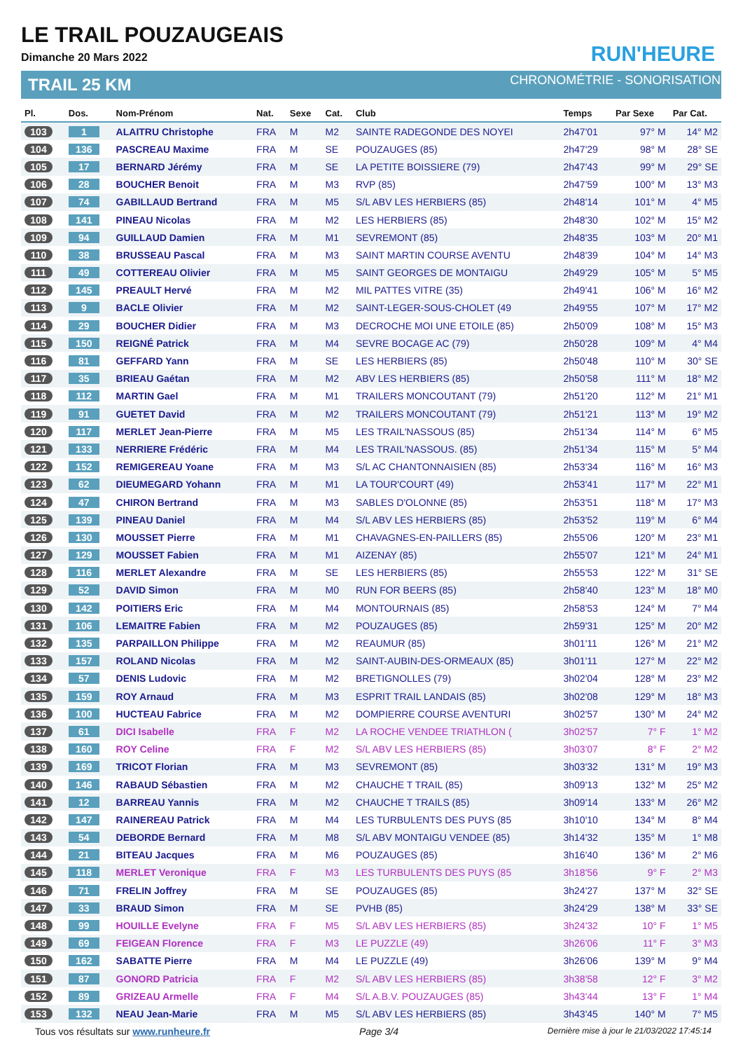LE TRAIL POUZAUGEAIS
Dimanche 20 Mars 2022
TRAIL 25 KM
RUN'HEURE
CHRONOMÉTRIE - SONORISATION
| Pl. | Dos. | Nom-Prénom | Nat. | Sexe | Cat. | Club | Temps | Par Sexe | Par Cat. |
| --- | --- | --- | --- | --- | --- | --- | --- | --- | --- |
| 103 | 1 | ALAITRU Christophe | FRA | M | M2 | SAINTE RADEGONDE DES NOYEI | 2h47'01 | 97° M | 14° M2 |
| 104 | 136 | PASCREAU Maxime | FRA | M | SE | POUZAUGES (85) | 2h47'29 | 98° M | 28° SE |
| 105 | 17 | BERNARD Jérémy | FRA | M | SE | LA PETITE BOISSIERE (79) | 2h47'43 | 99° M | 29° SE |
| 106 | 28 | BOUCHER Benoit | FRA | M | M3 | RVP (85) | 2h47'59 | 100° M | 13° M3 |
| 107 | 74 | GABILLAUD Bertrand | FRA | M | M5 | S/L ABV LES HERBIERS (85) | 2h48'14 | 101° M | 4° M5 |
| 108 | 141 | PINEAU Nicolas | FRA | M | M2 | LES HERBIERS (85) | 2h48'30 | 102° M | 15° M2 |
| 109 | 94 | GUILLAUD Damien | FRA | M | M1 | SEVREMONT (85) | 2h48'35 | 103° M | 20° M1 |
| 110 | 38 | BRUSSEAU Pascal | FRA | M | M3 | SAINT MARTIN COURSE AVENTU | 2h48'39 | 104° M | 14° M3 |
| 111 | 49 | COTTEREAU Olivier | FRA | M | M5 | SAINT GEORGES DE MONTAIGU | 2h49'29 | 105° M | 5° M5 |
| 112 | 145 | PREAULT Hervé | FRA | M | M2 | MIL PATTES VITRE (35) | 2h49'41 | 106° M | 16° M2 |
| 113 | 9 | BACLE Olivier | FRA | M | M2 | SAINT-LEGER-SOUS-CHOLET (49 | 2h49'55 | 107° M | 17° M2 |
| 114 | 29 | BOUCHER Didier | FRA | M | M3 | DECROCHE MOI UNE ETOILE (85) | 2h50'09 | 108° M | 15° M3 |
| 115 | 150 | REIGNÉ Patrick | FRA | M | M4 | SEVRE BOCAGE AC (79) | 2h50'28 | 109° M | 4° M4 |
| 116 | 81 | GEFFARD Yann | FRA | M | SE | LES HERBIERS (85) | 2h50'48 | 110° M | 30° SE |
| 117 | 35 | BRIEAU Gaétan | FRA | M | M2 | ABV LES HERBIERS (85) | 2h50'58 | 111° M | 18° M2 |
| 118 | 112 | MARTIN Gael | FRA | M | M1 | TRAILERS MONCOUTANT (79) | 2h51'20 | 112° M | 21° M1 |
| 119 | 91 | GUETET David | FRA | M | M2 | TRAILERS MONCOUTANT (79) | 2h51'21 | 113° M | 19° M2 |
| 120 | 117 | MERLET Jean-Pierre | FRA | M | M5 | LES TRAIL'NASSOUS (85) | 2h51'34 | 114° M | 6° M5 |
| 121 | 133 | NERRIERE Frédéric | FRA | M | M4 | LES TRAIL'NASSOUS. (85) | 2h51'34 | 115° M | 5° M4 |
| 122 | 152 | REMIGEREAU Yoane | FRA | M | M3 | S/L AC CHANTONNAISIEN (85) | 2h53'34 | 116° M | 16° M3 |
| 123 | 62 | DIEUMEGARD Yohann | FRA | M | M1 | LA TOUR'COURT (49) | 2h53'41 | 117° M | 22° M1 |
| 124 | 47 | CHIRON Bertrand | FRA | M | M3 | SABLES D'OLONNE (85) | 2h53'51 | 118° M | 17° M3 |
| 125 | 139 | PINEAU Daniel | FRA | M | M4 | S/L ABV LES HERBIERS (85) | 2h53'52 | 119° M | 6° M4 |
| 126 | 130 | MOUSSET Pierre | FRA | M | M1 | CHAVAGNES-EN-PAILLERS (85) | 2h55'06 | 120° M | 23° M1 |
| 127 | 129 | MOUSSET Fabien | FRA | M | M1 | AIZENAY (85) | 2h55'07 | 121° M | 24° M1 |
| 128 | 116 | MERLET Alexandre | FRA | M | SE | LES HERBIERS (85) | 2h55'53 | 122° M | 31° SE |
| 129 | 52 | DAVID Simon | FRA | M | M0 | RUN FOR BEERS (85) | 2h58'40 | 123° M | 18° M0 |
| 130 | 142 | POITIERS Eric | FRA | M | M4 | MONTOURNAIS (85) | 2h58'53 | 124° M | 7° M4 |
| 131 | 106 | LEMAITRE Fabien | FRA | M | M2 | POUZAUGES (85) | 2h59'31 | 125° M | 20° M2 |
| 132 | 135 | PARPAILLON Philippe | FRA | M | M2 | REAUMUR (85) | 3h01'11 | 126° M | 21° M2 |
| 133 | 157 | ROLAND Nicolas | FRA | M | M2 | SAINT-AUBIN-DES-ORMEAUX (85) | 3h01'11 | 127° M | 22° M2 |
| 134 | 57 | DENIS Ludovic | FRA | M | M2 | BRETIGNOLLES (79) | 3h02'04 | 128° M | 23° M2 |
| 135 | 159 | ROY Arnaud | FRA | M | M3 | ESPRIT TRAIL LANDAIS (85) | 3h02'08 | 129° M | 18° M3 |
| 136 | 100 | HUCTEAU Fabrice | FRA | M | M2 | DOMPIERRE COURSE AVENTURI | 3h02'57 | 130° M | 24° M2 |
| 137 | 61 | DICI Isabelle | FRA | F | M2 | LA ROCHE VENDEE TRIATHLON ( | 3h02'57 | 7° F | 1° M2 |
| 138 | 160 | ROY Celine | FRA | F | M2 | S/L ABV LES HERBIERS (85) | 3h03'07 | 8° F | 2° M2 |
| 139 | 169 | TRICOT Florian | FRA | M | M3 | SEVREMONT (85) | 3h03'32 | 131° M | 19° M3 |
| 140 | 146 | RABAUD Sébastien | FRA | M | M2 | CHAUCHE T TRAIL (85) | 3h09'13 | 132° M | 25° M2 |
| 141 | 12 | BARREAU Yannis | FRA | M | M2 | CHAUCHE T TRAILS (85) | 3h09'14 | 133° M | 26° M2 |
| 142 | 147 | RAINEREAU Patrick | FRA | M | M4 | LES TURBULENTS DES PUYS (85 | 3h10'10 | 134° M | 8° M4 |
| 143 | 54 | DEBORDE Bernard | FRA | M | M8 | S/L ABV MONTAIGU VENDEE (85) | 3h14'32 | 135° M | 1° M8 |
| 144 | 21 | BITEAU Jacques | FRA | M | M6 | POUZAUGES (85) | 3h16'40 | 136° M | 2° M6 |
| 145 | 118 | MERLET Veronique | FRA | F | M3 | LES TURBULENTS DES PUYS (85 | 3h18'56 | 9° F | 2° M3 |
| 146 | 71 | FRELIN Joffrey | FRA | M | SE | POUZAUGES (85) | 3h24'27 | 137° M | 32° SE |
| 147 | 33 | BRAUD Simon | FRA | M | SE | PVHB (85) | 3h24'29 | 138° M | 33° SE |
| 148 | 99 | HOUILLE Evelyne | FRA | F | M5 | S/L ABV LES HERBIERS (85) | 3h24'32 | 10° F | 1° M5 |
| 149 | 69 | FEIGEAN Florence | FRA | F | M3 | LE PUZZLE (49) | 3h26'06 | 11° F | 3° M3 |
| 150 | 162 | SABATTE Pierre | FRA | M | M4 | LE PUZZLE (49) | 3h26'06 | 139° M | 9° M4 |
| 151 | 87 | GONORD Patricia | FRA | F | M2 | S/L ABV LES HERBIERS (85) | 3h38'58 | 12° F | 3° M2 |
| 152 | 89 | GRIZEAU Armelle | FRA | F | M4 | S/L A.B.V. POUZAUGES (85) | 3h43'44 | 13° F | 1° M4 |
| 153 | 132 | NEAU Jean-Marie | FRA | M | M5 | S/L ABV LES HERBIERS (85) | 3h43'45 | 140° M | 7° M5 |
Tous vos résultats sur www.runheure.fr Page 3/4 Dernière mise à jour le 21/03/2022 17:45:14